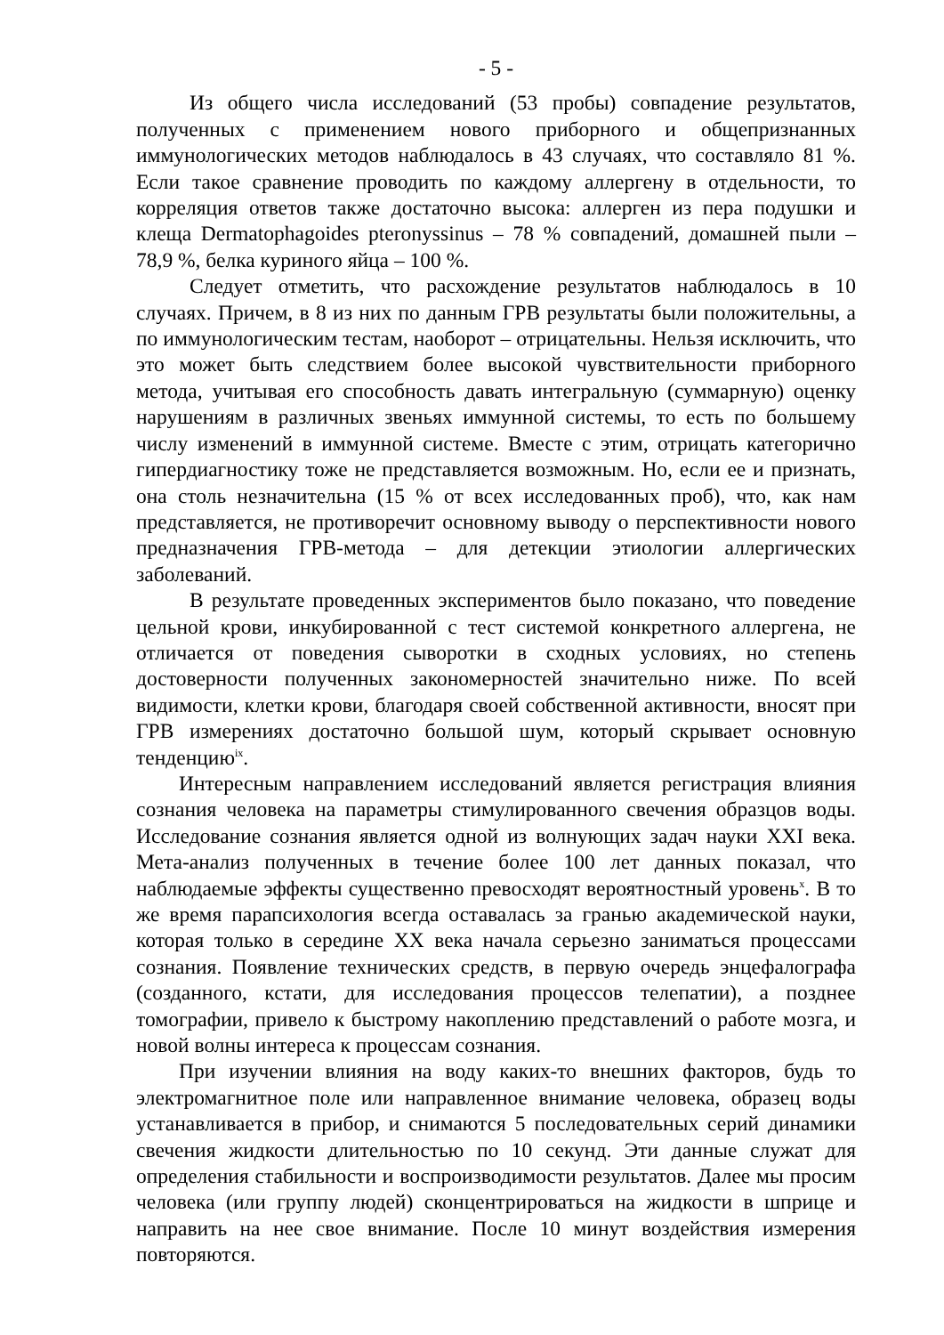- 5 -
Из общего числа исследований (53 пробы) совпадение результатов, полученных с применением нового приборного и общепризнанных иммунологических методов наблюдалось в 43 случаях, что составляло 81 %. Если такое сравнение проводить по каждому аллергену в отдельности, то корреляция ответов также достаточно высока: аллерген из пера подушки и клеща Dermatophagoides pteronyssinus – 78 % совпадений, домашней пыли – 78,9 %, белка куриного яйца – 100 %.
Следует отметить, что расхождение результатов наблюдалось в 10 случаях. Причем, в 8 из них по данным ГРВ результаты были положительны, а по иммунологическим тестам, наоборот – отрицательны. Нельзя исключить, что это может быть следствием более высокой чувствительности приборного метода, учитывая его способность давать интегральную (суммарную) оценку нарушениям в различных звеньях иммунной системы, то есть по большему числу изменений в иммунной системе. Вместе с этим, отрицать категорично гипердиагностику тоже не представляется возможным. Но, если ее и признать, она столь незначительна (15 % от всех исследованных проб), что, как нам представляется, не противоречит основному выводу о перспективности нового предназначения ГРВ-метода – для детекции этиологии аллергических заболеваний.
В результате проведенных экспериментов было показано, что поведение цельной крови, инкубированной с тест системой конкретного аллергена, не отличается от поведения сыворотки в сходных условиях, но степень достоверности полученных закономерностей значительно ниже. По всей видимости, клетки крови, благодаря своей собственной активности, вносят при ГРВ измерениях достаточно большой шум, который скрывает основную тенденцию<sup>ix</sup>.
Интересным направлением исследований является регистрация влияния сознания человека на параметры стимулированного свечения образцов воды. Исследование сознания является одной из волнующих задач науки XXI века. Мета-анализ полученных в течение более 100 лет данных показал, что наблюдаемые эффекты существенно превосходят вероятностный уровень<sup>x</sup>. В то же время парапсихология всегда оставалась за гранью академической науки, которая только в середине XX века начала серьезно заниматься процессами сознания. Появление технических средств, в первую очередь энцефалографа (созданного, кстати, для исследования процессов телепатии), а позднее томографии, привело к быстрому накоплению представлений о работе мозга, и новой волны интереса к процессам сознания.
При изучении влияния на воду каких-то внешних факторов, будь то электромагнитное поле или направленное внимание человека, образец воды устанавливается в прибор, и снимаются 5 последовательных серий динамики свечения жидкости длительностью по 10 секунд. Эти данные служат для определения стабильности и воспроизводимости результатов. Далее мы просим человека (или группу людей) сконцентрироваться на жидкости в шприце и направить на нее свое внимание. После 10 минут воздействия измерения повторяются.